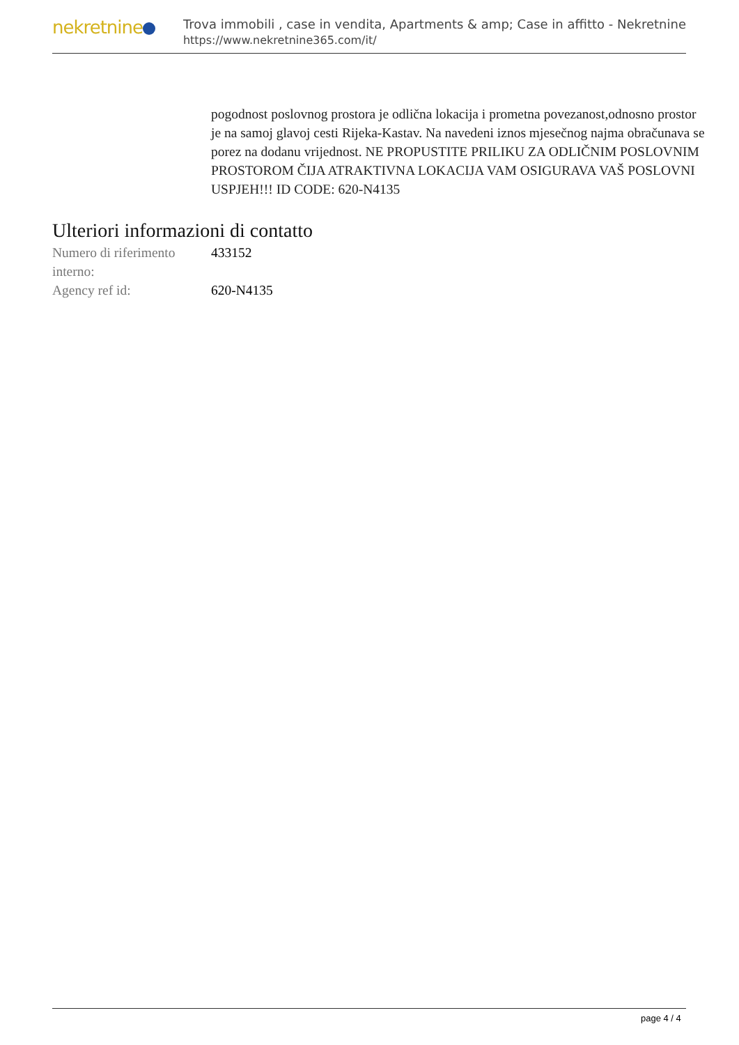nekretnine
Trova immobili , case in vendita, Apartments & amp; Case in affitto - Nekretnine
https://www.nekretnine365.com/it/
pogodnost poslovnog prostora je odlična lokacija i prometna povezanost,odnosno prostor je na samoj glavoj cesti Rijeka-Kastav. Na navedeni iznos mjesečnog najma obračunava se porez na dodanu vrijednost. NE PROPUSTITE PRILIKU ZA ODLIČNIM POSLOVNIM PROSTOROM ČIJA ATRAKTIVNA LOKACIJA VAM OSIGURAVA VAŠ POSLOVNI USPJEH!!! ID CODE: 620-N4135
Ulteriori informazioni di contatto
| Numero di riferimento interno: | 433152 |
| Agency ref id: | 620-N4135 |
page 4 / 4